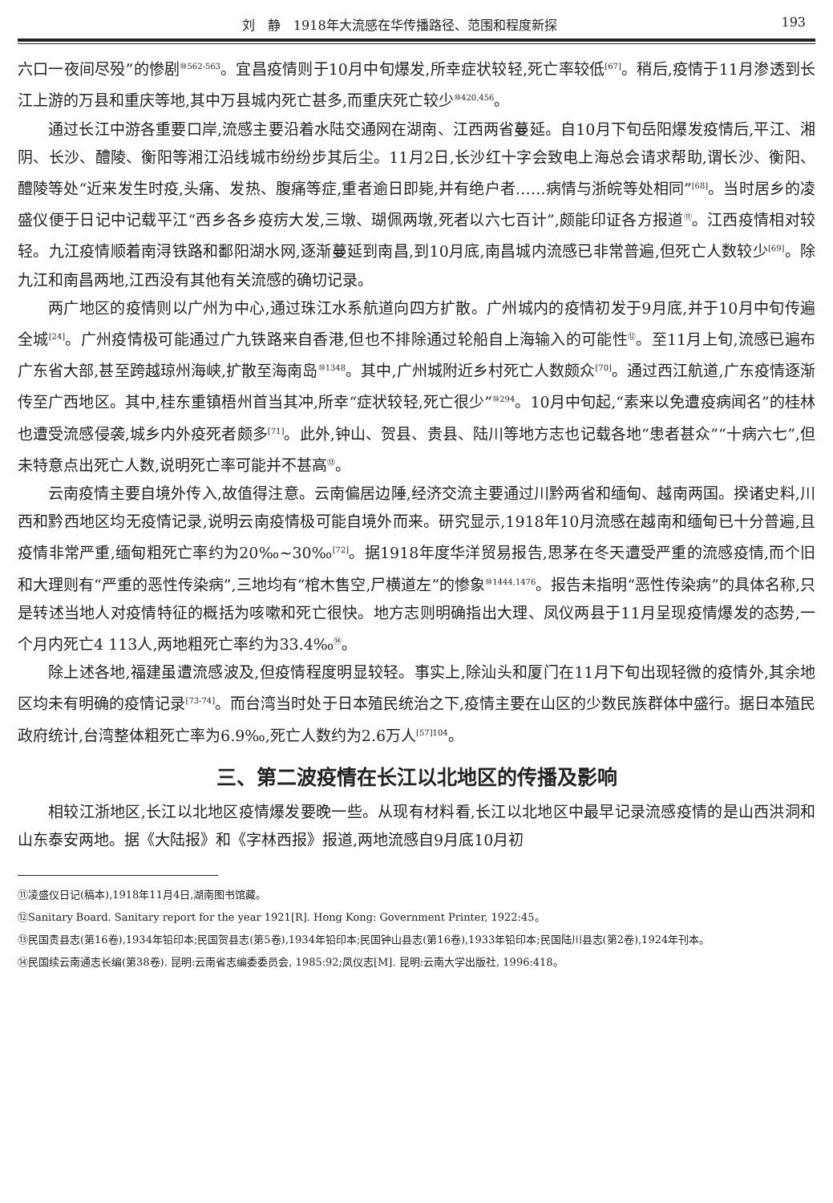刘　静　1918年大流感在华传播路径、范围和程度新探 193
六口一夜间尽殁”的惨剧<sup>⑩562-563</sup>。宜昌疫情则于10月中旬爆发,所幸症状较轻,死亡率较低<sup>[67]</sup>。稍后,疫情于11月渗透到长江上游的万县和重庆等地,其中万县城内死亡甚多,而重庆死亡较少<sup>⑩420,456</sup>。
通过长江中游各重要口岸,流感主要沿着水陆交通网在湖南、江西两省蔓延。自10月下旬岳阳爆发疫情后,平江、湘阴、长沙、醴陵、衡阳等湘江沿线城市纷纷步其后尘。11月2日,长沙红十字会致电上海总会请求帮助,谓长沙、衡阳、醴陵等处“近来发生时疫,头痛、发热、腹痛等症,重者逾日即毙,并有绝户者……病情与浙皖等处相同”<sup>[68]</sup>。当时居乡的凌盛仪便于日记中记载平江“西乡各乡疫疠大发,三墩、瑚佩两墩,死者以六七百计”,颇能印证各方报道<sup>⑪</sup>。江西疫情相对较轻。九江疫情顺着南浔铁路和鄱阳湖水网,逐渐蔓延到南昌,到10月底,南昌城内流感已非常普遍,但死亡人数较少<sup>[69]</sup>。除九江和南昌两地,江西没有其他有关流感的确切记录。
两广地区的疫情则以广州为中心,通过珠江水系航道向四方扩散。广州城内的疫情初发于9月底,并于10月中旬传遍全城<sup>[24]</sup>。广州疫情极可能通过广九铁路来自香港,但也不排除通过轮船自上海输入的可能性<sup>⑫</sup>。至11月上旬,流感已遍布广东省大部,甚至跨越琼州海峡,扩散至海南岛<sup>⑩1348</sup>。其中,广州城附近乡村死亡人数颇众<sup>[70]</sup>。通过西江航道,广东疫情逐渐传至广西地区。其中,桂东重镇梧州首当其冲,所幸“症状较轻,死亡很少”<sup>⑩294</sup>。10月中旬起,“素来以免遭疫病闻名”的桂林也遭受流感侵袭,城乡内外疫死者颇多<sup>[71]</sup>。此外,钟山、贺县、贵县、陆川等地方志也记载各地“患者甚众”“十病六七”,但未特意点出死亡人数,说明死亡率可能并不甚高<sup>⑬</sup>。
云南疫情主要自境外传入,故值得注意。云南偏居边陲,经济交流主要通过川黔两省和缅甸、越南两国。揆诸史料,川西和黔西地区均无疫情记录,说明云南疫情极可能自境外而来。研究显示,1918年10月流感在越南和缅甸已十分普遍,且疫情非常严重,缅甸粗死亡率约为20‰~30‰<sup>[72]</sup>。据1918年度华洋贸易报告,思茅在冬天遭受严重的流感疫情,而个旧和大理则有“严重的恶性传染病”,三地均有“棺木售空,尸横道左”的惨象<sup>⑩1444,1476</sup>。报告未指明“恶性传染病”的具体名称,只是转述当地人对疫情特征的概括为咳嗽和死亡很快。地方志则明确指出大理、凤仪两县于11月呈现疫情爆发的态势,一个月内死亡4 113人,两地粗死亡率约为33.4‰<sup>⑭</sup>。
除上述各地,福建虽遭流感波及,但疫情程度明显较轻。事实上,除汕头和厦门在11月下旬出现轻微的疫情外,其余地区均未有明确的疫情记录<sup>[73-74]</sup>。而台湾当时处于日本殖民统治之下,疫情主要在山区的少数民族群体中盛行。据日本殖民政府统计,台湾整体粗死亡率为6.9‰,死亡人数约为2.6万人<sup>[57]104</sup>。
三、第二波疫情在长江以北地区的传播及影响
相较江浙地区,长江以北地区疫情爆发要晚一些。从现有材料看,长江以北地区中最早记录流感疫情的是山西洪洞和山东泰安两地。据《大陆报》和《字林西报》报道,两地流感自9月底10月初
⑪凌盛仪日记(稿本),1918年11月4日,湖南图书馆藏。
⑫Sanitary Board. Sanitary report for the year 1921[R]. Hong Kong: Government Printer, 1922:45。
⑬民国贵县志(第16卷),1934年铅印本;民国贺县志(第5卷),1934年铅印本;民国钟山县志(第16卷),1933年铅印本;民国陆川县志(第2卷),1924年刊本。
⑭民国续云南通志长编(第38卷). 昆明:云南省志编委委员会, 1985:92;凤仪志[M]. 昆明:云南大学出版社, 1996:418。